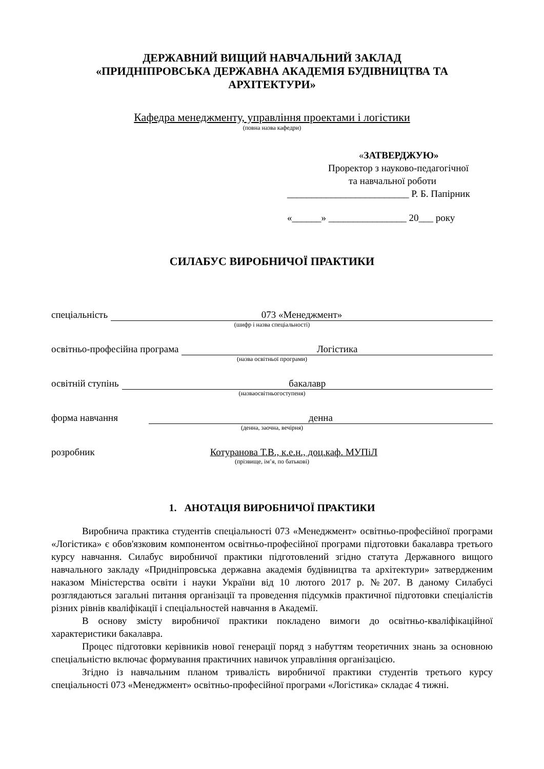ДЕРЖАВНИЙ ВИЩИЙ НАВЧАЛЬНИЙ ЗАКЛАД
«ПРИДНІПРОВСЬКА ДЕРЖАВНА АКАДЕМІЯ БУДІВНИЦТВА ТА АРХІТЕКТУРИ»
Кафедра менеджменту, управління проектами і логістики
(повна назва кафедри)
«ЗАТВЕРДЖУЮ»
Проректор з науково-педагогічної
та навчальної роботи
_________________________ Р. Б. Папірник
«______» ________________ 20___ року
СИЛАБУС ВИРОБНИЧОЇ ПРАКТИКИ
спеціальність 073 «Менеджмент»
(шифр і назва спеціальності)
освітньо-професійна програма Логістика
(назва освітньої програми)
освітній ступінь бакалавр
(назваосвітньогоступеня)
форма навчання денна
(денна, заочна, вечірня)
розробник Котуранова Т.В., к.е.н., доц.каф. МУПіЛ
(прізвище, ім’я, по батькові)
1. АНОТАЦІЯ ВИРОБНИЧОЇ ПРАКТИКИ
Виробнича практика студентів спеціальності 073 «Менеджмент» освітньо-професійної програми «Логістика» є обов'язковим компонентом освітньо-професійної програми підготовки бакалавра третього курсу навчання. Силабус виробничої практики підготовлений згідно статута Державного вищого навчального закладу «Придніпровська державна академія будівництва та архітектури» затвердженим наказом Міністерства освіти і науки України від 10 лютого 2017 р. №207. В даному Силабусі розглядаються загальні питання організації та проведення підсумків практичної підготовки спеціалістів різних рівнів кваліфікації і спеціальностей навчання в Академії.
В основу змісту виробничої практики покладено вимоги до освітньо-кваліфікаційної характеристики бакалавра.
Процес підготовки керівників нової генерації поряд з набуттям теоретичних знань за основною спеціальністю включає формування практичних навичок управління організацією.
Згідно із навчальним планом тривалість виробничої практики студентів третього курсу спеціальності 073 «Менеджмент» освітньо-професійної програми «Логістика» складає 4 тижні.